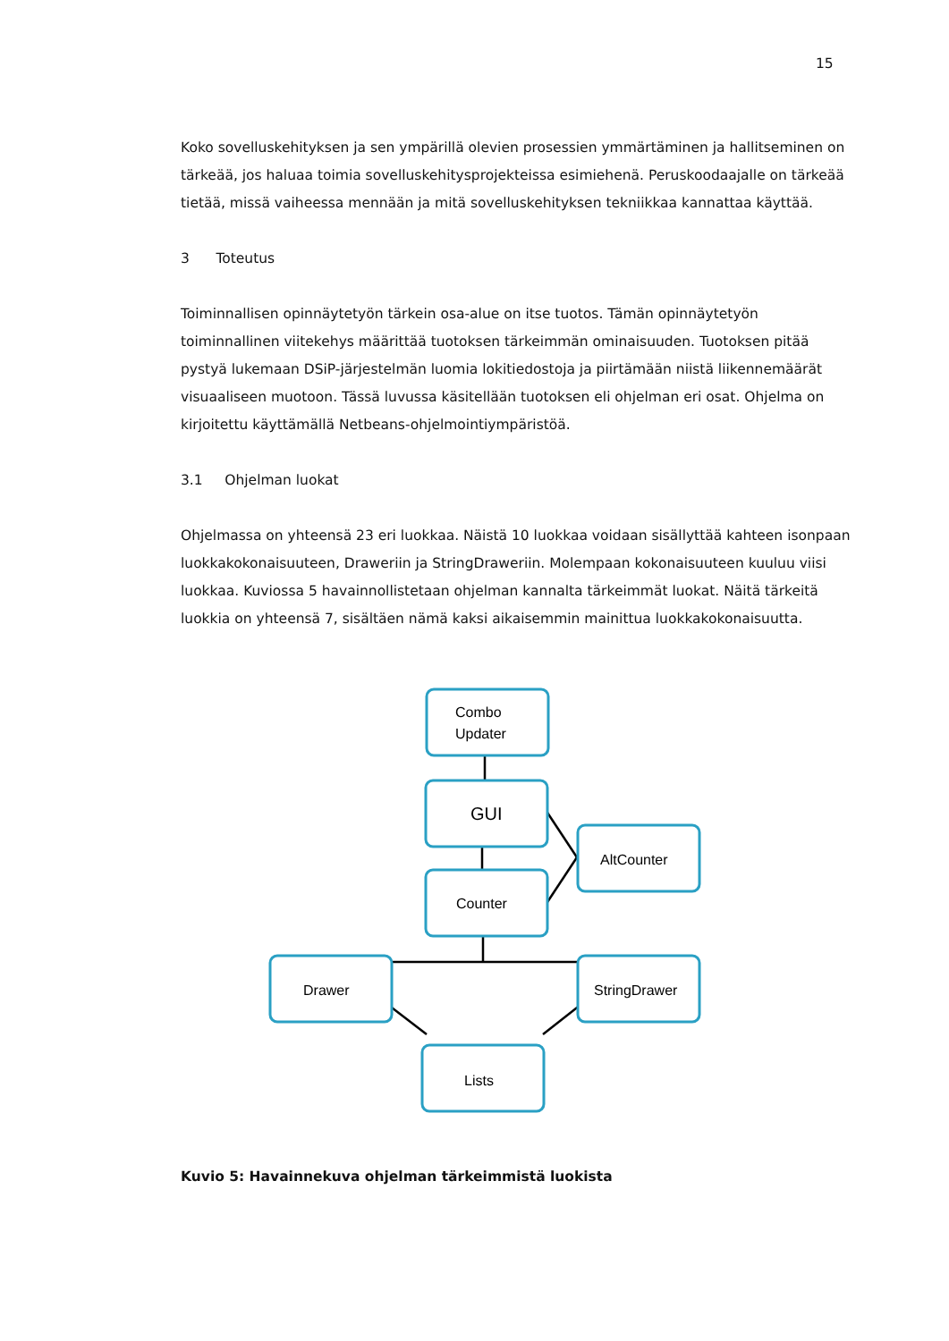15
Koko sovelluskehityksen ja sen ympärillä olevien prosessien ymmärtäminen ja hallitseminen on tärkeää, jos haluaa toimia sovelluskehitysprojekteissa esimiehenä. Peruskoodaajalle on tärkeää tietää, missä vaiheessa mennään ja mitä sovelluskehityksen tekniikkaa kannattaa käyttää.
3 Toteutus
Toiminnallisen opinnäytetyön tärkein osa-alue on itse tuotos. Tämän opinnäytetyön toiminnallinen viitekehys määrittää tuotoksen tärkeimmän ominaisuuden. Tuotoksen pitää pystyä lukemaan DSiP-järjestelmän luomia lokitiedostoja ja piirtämään niistä liikennemäärät visuaaliseen muotoon. Tässä luvussa käsitellään tuotoksen eli ohjelman eri osat. Ohjelma on kirjoitettu käyttämällä Netbeans-ohjelmointiympäristöä.
3.1 Ohjelman luokat
Ohjelmassa on yhteensä 23 eri luokkaa. Näistä 10 luokkaa voidaan sisällyttää kahteen isonpaan luokkakokonaisuuteen, Draweriin ja StringDraweriin. Molempaan kokonaisuuteen kuuluu viisi luokkaa. Kuviossa 5 havainnollistetaan ohjelman kannalta tärkeimmät luokat. Näitä tärkeitä luokkia on yhteensä 7, sisältäen nämä kaksi aikaisemmin mainittua luokkakokonaisuutta.
Combo
Updater
GUI
Counter
AltCounter
Drawer
StringDrawer
Lists
Kuvio 5: Havainnekuva ohjelman tärkeimmistä luokista